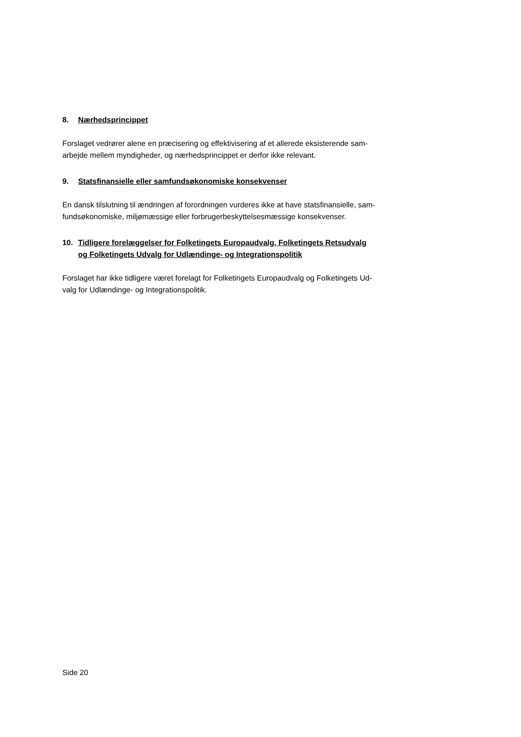8. Nærhedsprincippet
Forslaget vedrører alene en præcisering og effektivisering af et allerede eksisterende sam-
arbejde mellem myndigheder, og nærhedsprincippet er derfor ikke relevant.
9. Statsfinansielle eller samfundsøkonomiske konsekvenser
En dansk tilslutning til ændringen af forordningen vurderes ikke at have statsfinansielle, sam-
fundsøkonomiske, miljømæssige eller forbrugerbeskyttelsesmæssige konsekvenser.
10. Tidligere forelæggelser for Folketingets Europaudvalg, Folketingets Retsudvalg
og Folketingets Udvalg for Udlændinge- og Integrationspolitik
Forslaget har ikke tidligere været forelagt for Folketingets Europaudvalg og Folketingets Ud-
valg for Udlændinge- og Integrationspolitik.
Side 20